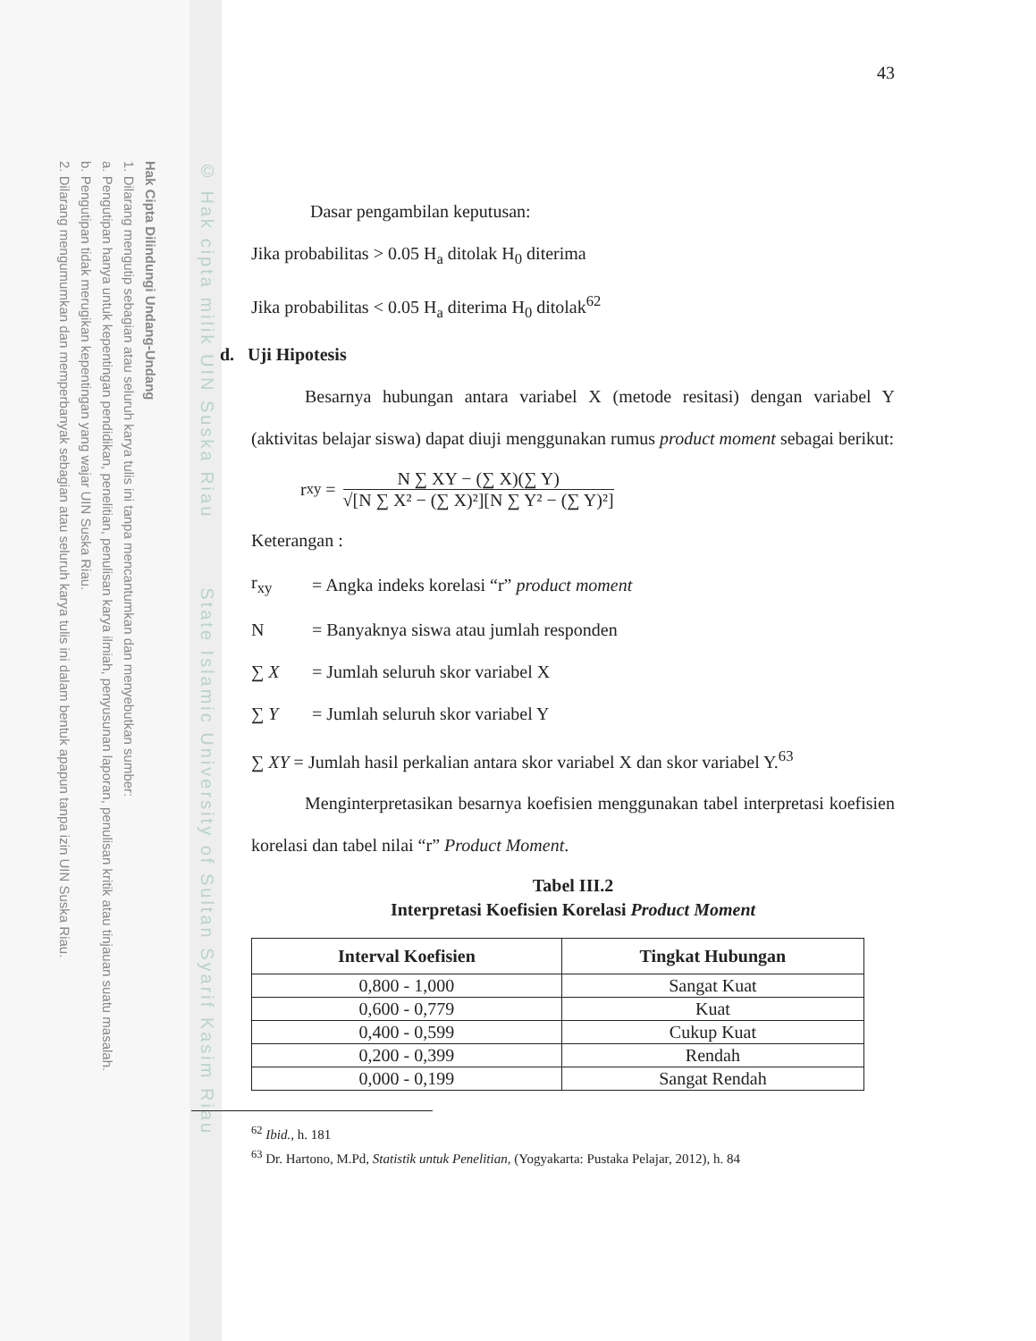Hak Cipta Dilindungi Undang-Undang
1. Dilarang mengutip sebagian atau seluruh karya tulis ini tanpa mencantumkan dan menyebutkan sumber:
a. Pengutipan hanya untuk kepentingan pendidikan, penelitian, penulisan karya ilmiah, penyusunan laporan, penulisan kritik atau tinjauan suatu masalah.
b. Pengutipan tidak merugikan kepentingan yang wajar UIN Suska Riau.
2. Dilarang mengumumkan dan memperbanyak sebagian atau seluruh karya tulis ini dalam bentuk apapun tanpa izin UIN Suska Riau.
© Hak cipta milik UIN Suska Riau State Islamic University of Sultan Syarif Kasim Riau
43
Dasar pengambilan keputusan:
Jika probabilitas > 0.05 H<sub>a</sub> ditolak H<sub>0</sub> diterima
Jika probabilitas < 0.05 H<sub>a</sub> diterima H<sub>0</sub> ditolak<sup>62</sup>
d. Uji Hipotesis
Besarnya hubungan antara variabel X (metode resitasi) dengan variabel Y (aktivitas belajar siswa) dapat diuji menggunakan rumus product moment sebagai berikut:
r<sub>xy</sub> =
N ∑ XY − (∑ X)(∑ Y)
√[N ∑ X² − (∑ X)²][N ∑ Y² − (∑ Y)²]
Keterangan :
| r<sub>xy</sub> | = Angka indeks korelasi “r” product moment |
| N | = Banyaknya siswa atau jumlah responden |
| ∑ X | = Jumlah seluruh skor variabel X |
| ∑ Y | = Jumlah seluruh skor variabel Y |
∑ XY = Jumlah hasil perkalian antara skor variabel X dan skor variabel Y.<sup>63</sup>
Menginterpretasikan besarnya koefisien menggunakan tabel interpretasi koefisien korelasi dan tabel nilai “r” Product Moment.
Tabel III.2
Interpretasi Koefisien Korelasi Product Moment
| Interval Koefisien | Tingkat Hubungan |
| --- | --- |
| 0,800 - 1,000 | Sangat Kuat |
| 0,600 - 0,779 | Kuat |
| 0,400 - 0,599 | Cukup Kuat |
| 0,200 - 0,399 | Rendah |
| 0,000 - 0,199 | Sangat Rendah |
<sup>62</sup> Ibid., h. 181
<sup>63</sup> Dr. Hartono, M.Pd, Statistik untuk Penelitian, (Yogyakarta: Pustaka Pelajar, 2012), h. 84